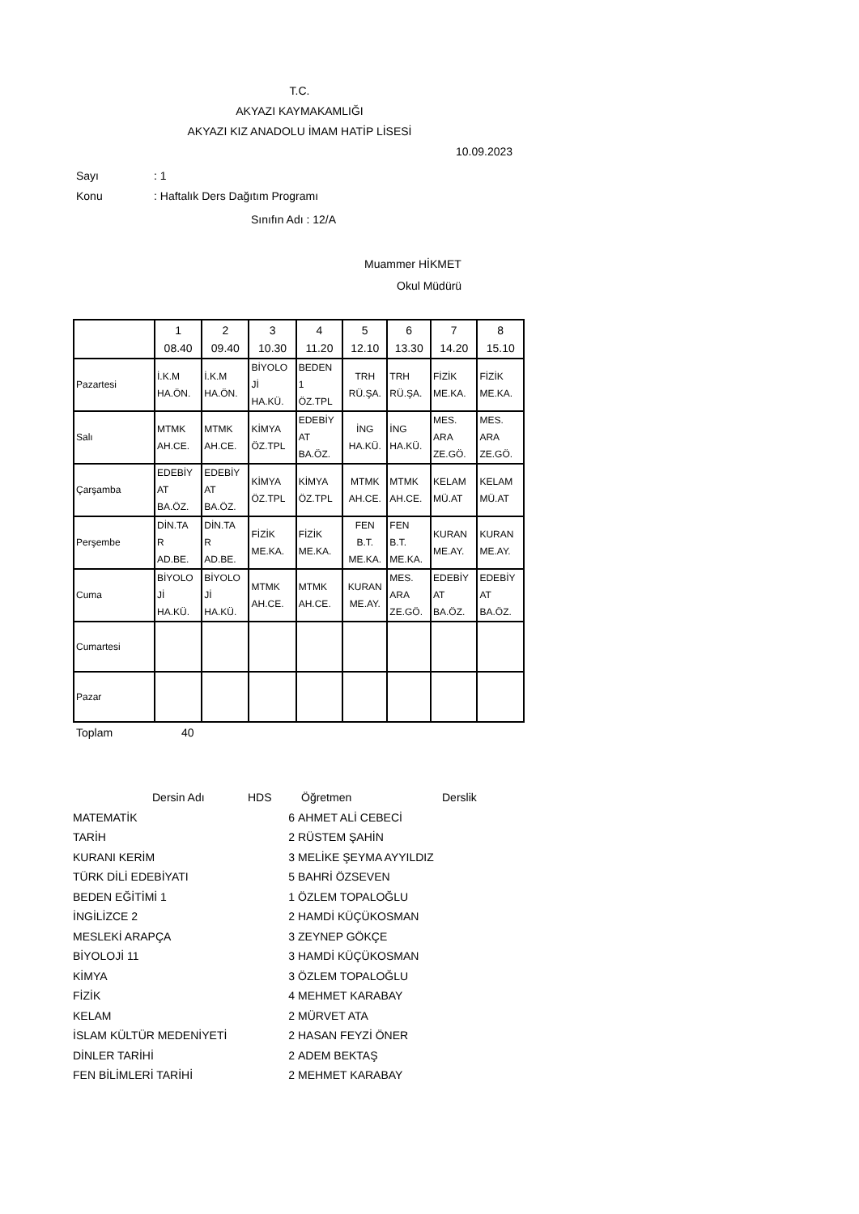T.C.
AKYAZI KAYMAKAMLIĞI
AKYAZI KIZ ANADOLU İMAM HATİP LİSESİ
10.09.2023
Sayı: 1
Konu: Haftalık Ders Dağıtım Programı
Sınıfın Adı : 12/A
Muammer HİKMET
Okul Müdürü
| | 1 08.40 | 2 09.40 | 3 10.30 | 4 11.20 | 5 12.10 | 6 13.30 | 7 14.20 | 8 15.10 |
| Pazartesi | İ.K.M HA.ÖN. | İ.K.M HA.ÖN. | BİYOLO Jİ HA.KÜ. | BEDEN 1 ÖZ.TPL | TRH RÜ.ŞA. | TRH RÜ.ŞA. | FİZİK ME.KA. | FİZİK ME.KA. |
| Salı | MTMK AH.CE. | MTMK AH.CE. | KİMYA ÖZ.TPL | EDEBİY AT BA.ÖZ. | İNG HA.KÜ. | İNG HA.KÜ. | MES. ARA ZE.GÖ. | MES. ARA ZE.GÖ. |
| Çarşamba | EDEBİY AT BA.ÖZ. | EDEBİY AT BA.ÖZ. | KİMYA ÖZ.TPL | KİMYA ÖZ.TPL | MTMK AH.CE. | MTMK AH.CE. | KELAM MÜ.AT | KELAM MÜ.AT |
| Perşembe | DİN.TA R AD.BE. | DİN.TA R AD.BE. | FİZİK ME.KA. | FİZİK ME.KA. | FEN B.T. ME.KA. | FEN B.T. ME.KA. | KURAN ME.AY. | KURAN ME.AY. |
| Cuma | BİYOLO Jİ HA.KÜ. | BİYOLO Jİ HA.KÜ. | MTMK AH.CE. | MTMK AH.CE. | KURAN ME.AY. | MES. ARA ZE.GÖ. | EDEBİY AT BA.ÖZ. | EDEBİY AT BA.ÖZ. |
| Cumartesi | | | | | | | | |
| Pazar | | | | | | | | |
Toplam 40
| Dersin Adı | HDS | Öğretmen | Derslik |
| --- | --- | --- | --- |
| MATEMATİK | 6 | AHMET ALİ CEBECİ | |
| TARİH | 2 | RÜSTEM ŞAHİN | |
| KURANI KERİM | 3 | MELİKE ŞEYMA AYYILDIZ | |
| TÜRK DİLİ EDEBİYATI | 5 | BAHRİ ÖZSEVEN | |
| BEDEN EĞİTİMİ 1 | 1 | ÖZLEM TOPALOĞLU | |
| İNGİLİZCE 2 | 2 | HAMDİ KÜÇÜKOSMAN | |
| MESLEKİ ARAPÇA | 3 | ZEYNEP GÖKÇE | |
| BİYOLOJİ 11 | 3 | HAMDİ KÜÇÜKOSMAN | |
| KİMYA | 3 | ÖZLEM TOPALOĞLU | |
| FİZİK | 4 | MEHMET KARABAY | |
| KELAM | 2 | MÜRVET ATA | |
| İSLAM KÜLTÜR MEDENİYETİ | 2 | HASAN FEYZİ ÖNER | |
| DİNLER TARİHİ | 2 | ADEM BEKTAŞ | |
| FEN BİLİMLERİ TARİHİ | 2 | MEHMET KARABAY | |